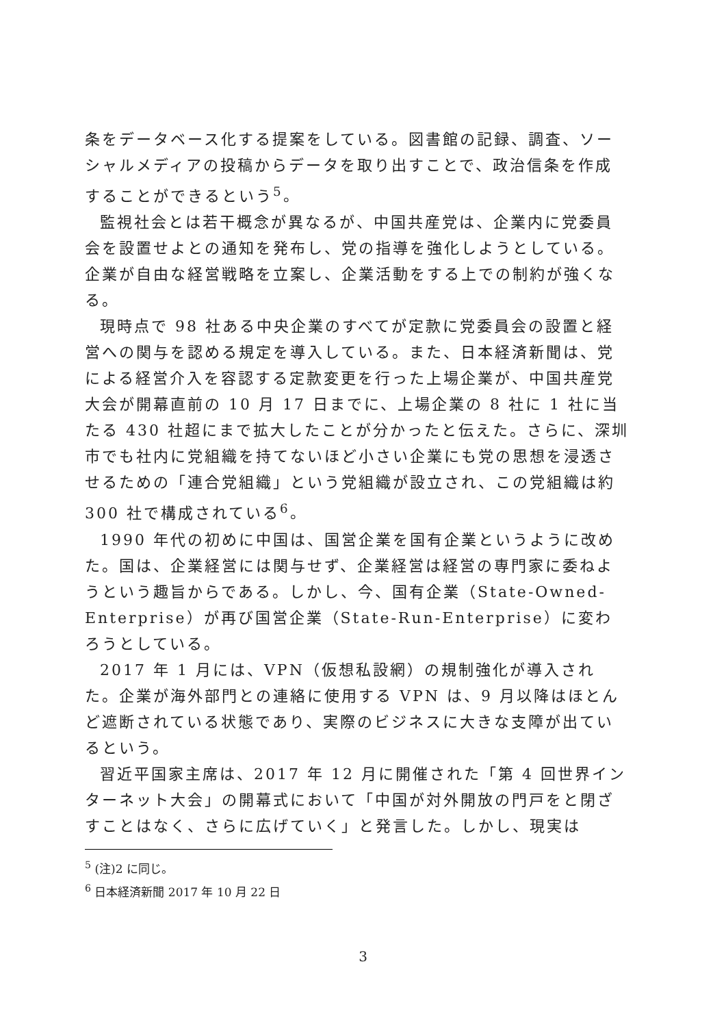条をデータベース化する提案をしている。図書館の記録、調査、ソーシャルメディアの投稿からデータを取り出すことで、政治信条を作成することができるという<sup>5</sup>。
監視社会とは若干概念が異なるが、中国共産党は、企業内に党委員会を設置せよとの通知を発布し、党の指導を強化しようとしている。企業が自由な経営戦略を立案し、企業活動をする上での制約が強くなる。
現時点で 98 社ある中央企業のすべてが定款に党委員会の設置と経営への関与を認める規定を導入している。また、日本経済新聞は、党による経営介入を容認する定款変更を行った上場企業が、中国共産党大会が開幕直前の 10 月 17 日までに、上場企業の 8 社に 1 社に当たる 430 社超にまで拡大したことが分かったと伝えた。さらに、深圳市でも社内に党組織を持てないほど小さい企業にも党の思想を浸透させるための「連合党組織」という党組織が設立され、この党組織は約 300 社で構成されている<sup>6</sup>。
1990 年代の初めに中国は、国営企業を国有企業というように改めた。国は、企業経営には関与せず、企業経営は経営の専門家に委ねようという趣旨からである。しかし、今、国有企業（State-Owned-Enterprise）が再び国営企業（State-Run-Enterprise）に変わろうとしている。
2017 年 1 月には、VPN（仮想私設網）の規制強化が導入された。企業が海外部門との連絡に使用する VPN は、9 月以降はほとんど遮断されている状態であり、実際のビジネスに大きな支障が出ているという。
習近平国家主席は、2017 年 12 月に開催された「第 4 回世界インターネット大会」の開幕式において「中国が対外開放の門戸をと閉ざすことはなく、さらに広げていく」と発言した。しかし、現実は
<sup>5</sup> (注)2 に同じ。
<sup>6</sup> 日本経済新聞 2017 年 10 月 22 日
3